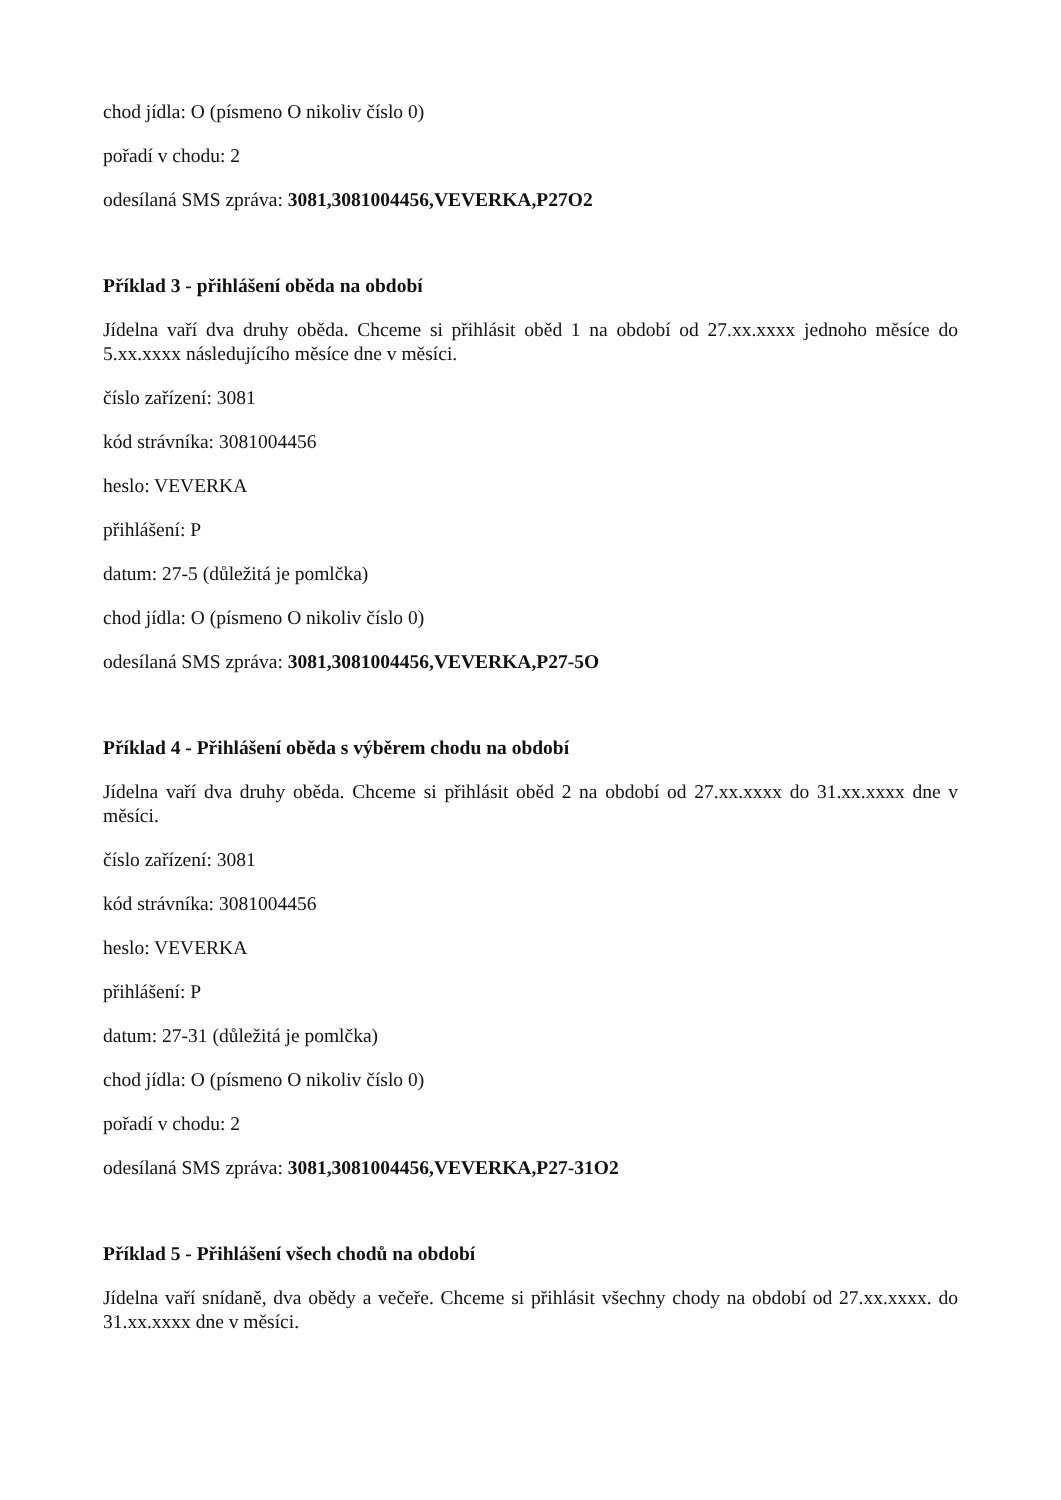chod jídla: O (písmeno O nikoliv číslo 0)
pořadí v chodu: 2
odesílaná SMS zpráva: 3081,3081004456,VEVERKA,P27O2
Příklad 3 - přihlášení oběda na období
Jídelna vaří dva druhy oběda. Chceme si přihlásit oběd 1 na období od 27.xx.xxxx jednoho měsíce do 5.xx.xxxx následujícího měsíce dne v měsíci.
číslo zařízení: 3081
kód strávníka: 3081004456
heslo: VEVERKA
přihlášení: P
datum: 27-5 (důležitá je pomlčka)
chod jídla: O (písmeno O nikoliv číslo 0)
odesílaná SMS zpráva: 3081,3081004456,VEVERKA,P27-5O
Příklad 4 - Přihlášení oběda s výběrem chodu na období
Jídelna vaří dva druhy oběda. Chceme si přihlásit oběd 2 na období od 27.xx.xxxx do 31.xx.xxxx dne v měsíci.
číslo zařízení: 3081
kód strávníka: 3081004456
heslo: VEVERKA
přihlášení: P
datum: 27-31 (důležitá je pomlčka)
chod jídla: O (písmeno O nikoliv číslo 0)
pořadí v chodu: 2
odesílaná SMS zpráva: 3081,3081004456,VEVERKA,P27-31O2
Příklad 5 - Přihlášení všech chodů na období
Jídelna vaří snídaně, dva obědy a večeře. Chceme si přihlásit všechny chody na období od 27.xx.xxxx. do 31.xx.xxxx dne v měsíci.